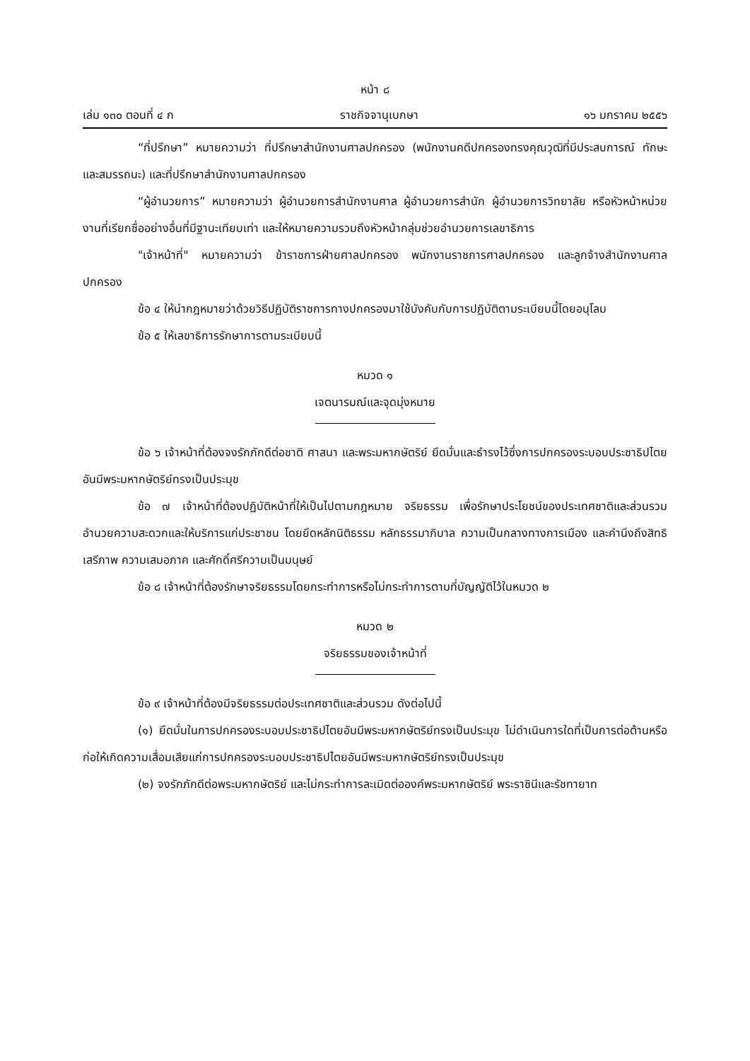หน้า ๘
เล่ม ๑๓๐ ตอนที่ ๔ ก ราชกิจจานุเบกษา ๑๖ มกราคม ๒๕๕๖
“ที่ปรึกษา” หมายความว่า ที่ปรึกษาสำนักงานศาลปกครอง (พนักงานคดีปกครองทรงคุณวุฒิที่มีประสบการณ์ ทักษะ และสมรรถนะ) และที่ปรึกษาสำนักงานศาลปกครอง
“ผู้อำนวยการ” หมายความว่า ผู้อำนวยการสำนักงานศาล ผู้อำนวยการสำนัก ผู้อำนวยการวิทยาลัย หรือหัวหน้าหน่วยงานที่เรียกชื่ออย่างอื่นที่มีฐานะเทียบเท่า และให้หมายความรวมถึงหัวหน้ากลุ่มช่วยอำนวยการเลขาธิการ
"เจ้าหน้าที่" หมายความว่า ข้าราชการฝ่ายศาลปกครอง พนักงานราชการศาลปกครอง และลูกจ้างสำนักงานศาลปกครอง
ข้อ ๔ ให้นำกฎหมายว่าด้วยวิธีปฏิบัติราชการทางปกครองมาใช้บังคับกับการปฏิบัติตามระเบียบนี้โดยอนุโลม
ข้อ ๕ ให้เลขาธิการรักษาการตามระเบียบนี้
หมวด ๑
เจตนารมณ์และจุดมุ่งหมาย
ข้อ ๖ เจ้าหน้าที่ต้องจงรักภักดีต่อชาติ ศาสนา และพระมหากษัตริย์ ยึดมั่นและธำรงไว้ซึ่งการปกครองระบอบประชาธิปไตยอันมีพระมหากษัตริย์ทรงเป็นประมุข
ข้อ ๗ เจ้าหน้าที่ต้องปฏิบัติหน้าที่ให้เป็นไปตามกฎหมาย จริยธรรม เพื่อรักษาประโยชน์ของประเทศชาติและส่วนรวม อำนวยความสะดวกและให้บริการแก่ประชาชน โดยยึดหลักนิติธรรม หลักธรรมาภิบาล ความเป็นกลางทางการเมือง และคำนึงถึงสิทธิ เสรีภาพ ความเสมอภาค และศักดิ์ศรีความเป็นมนุษย์
ข้อ ๘ เจ้าหน้าที่ต้องรักษาจริยธรรมโดยกระทำการหรือไม่กระทำการตามที่บัญญัติไว้ในหมวด ๒
หมวด ๒
จริยธรรมของเจ้าหน้าที่
ข้อ ๙ เจ้าหน้าที่ต้องมีจริยธรรมต่อประเทศชาติและส่วนรวม ดังต่อไปนี้
(๑) ยึดมั่นในการปกครองระบอบประชาธิปไตยอันมีพระมหากษัตริย์ทรงเป็นประมุข ไม่ดำเนินการใดที่เป็นการต่อต้านหรือก่อให้เกิดความเสื่อมเสียแก่การปกครองระบอบประชาธิปไตยอันมีพระมหากษัตริย์ทรงเป็นประมุข
(๒) จงรักภักดีต่อพระมหากษัตริย์ และไม่กระทำการละเมิดต่อองค์พระมหากษัตริย์ พระราชินีและรัชทายาท